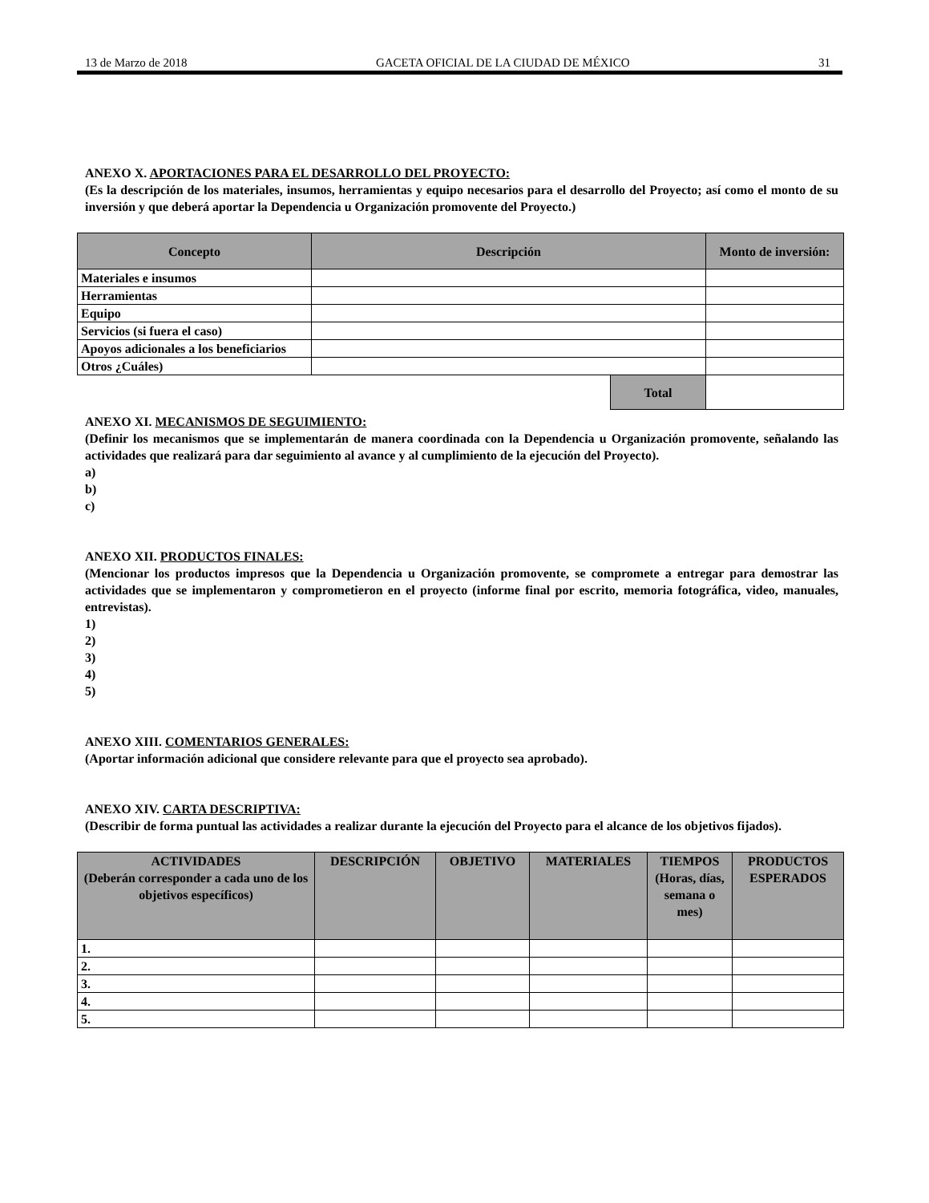13 de Marzo de 2018 GACETA OFICIAL DE LA CIUDAD DE MÉXICO 31
ANEXO X. APORTACIONES PARA EL DESARROLLO DEL PROYECTO:
(Es la descripción de los materiales, insumos, herramientas y equipo necesarios para el desarrollo del Proyecto; así como el monto de su inversión y que deberá aportar la Dependencia u Organización promovente del Proyecto.)
| Concepto | Descripción | Monto de inversión: |
| --- | --- | --- |
| Materiales e insumos | | |
| Herramientas | | |
| Equipo | | |
| Servicios (si fuera el caso) | | |
| Apoyos adicionales a los beneficiarios | | |
| Otros ¿Cuáles) | | |
| Total | |
ANEXO XI. MECANISMOS DE SEGUIMIENTO:
(Definir los mecanismos que se implementarán de manera coordinada con la Dependencia u Organización promovente, señalando las actividades que realizará para dar seguimiento al avance y al cumplimiento de la ejecución del Proyecto).
a)
b)
c)
ANEXO XII. PRODUCTOS FINALES:
(Mencionar los productos impresos que la Dependencia u Organización promovente, se compromete a entregar para demostrar las actividades que se implementaron y comprometieron en el proyecto (informe final por escrito, memoria fotográfica, video, manuales, entrevistas).
1)
2)
3)
4)
5)
ANEXO XIII. COMENTARIOS GENERALES:
(Aportar información adicional que considere relevante para que el proyecto sea aprobado).
ANEXO XIV. CARTA DESCRIPTIVA:
(Describir de forma puntual las actividades a realizar durante la ejecución del Proyecto para el alcance de los objetivos fijados).
| ACTIVIDADES (Deberán corresponder a cada uno de los objetivos específicos) | DESCRIPCIÓN | OBJETIVO | MATERIALES | TIEMPOS (Horas, días, semana o mes) | PRODUCTOS ESPERADOS |
| --- | --- | --- | --- | --- | --- |
| 1. | | | | | |
| 2. | | | | | |
| 3. | | | | | |
| 4. | | | | | |
| 5. | | | | | |